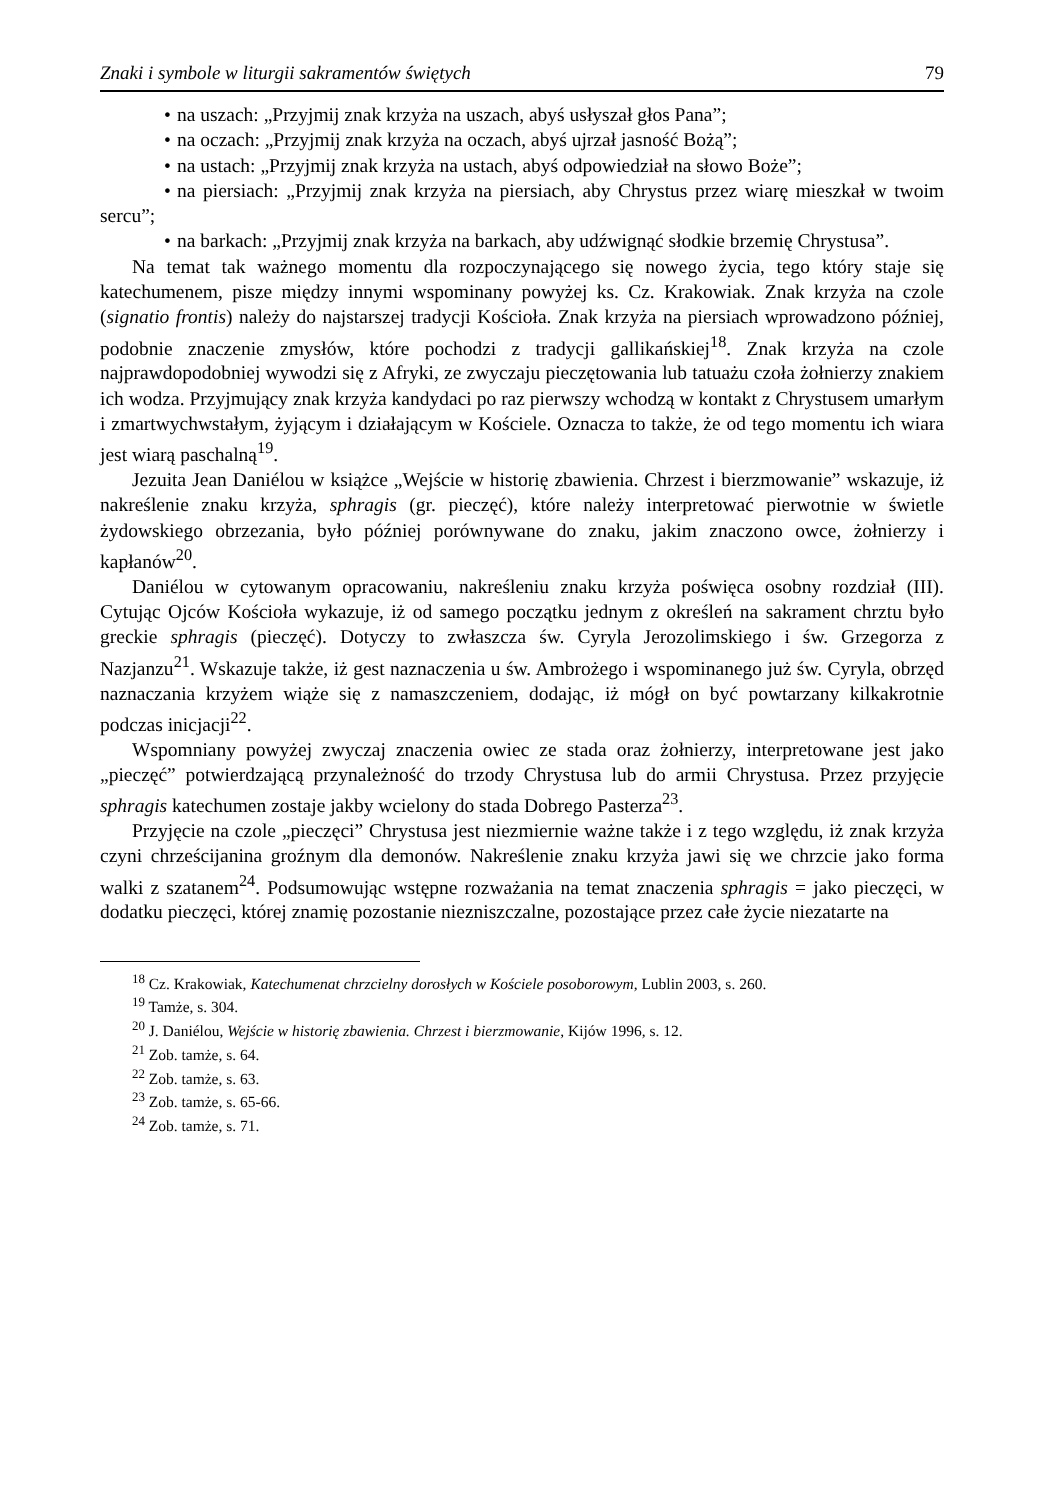Znaki i symbole w liturgii sakramentów świętych 79
• na uszach: „Przyjmij znak krzyża na uszach, abyś usłyszał głos Pana”;
• na oczach: „Przyjmij znak krzyża na oczach, abyś ujrzał jasność Bożą”;
• na ustach: „Przyjmij znak krzyża na ustach, abyś odpowiedział na słowo Boże”;
• na piersiach: „Przyjmij znak krzyża na piersiach, aby Chrystus przez wiarę mieszkał w twoim sercu”;
• na barkach: „Przyjmij znak krzyża na barkach, aby udźwignąć słodkie brzemię Chrystusa”.
Na temat tak ważnego momentu dla rozpoczynającego się nowego życia, tego który staje się katechumenem, pisze między innymi wspominany powyżej ks. Cz. Krakowiak. Znak krzyża na czole (signatio frontis) należy do najstarszej tradycji Kościoła. Znak krzyża na piersiach wprowadzono później, podobnie znaczenie zmysłów, które pochodzi z tradycji gallikańskiej<sup>18</sup>. Znak krzyża na czole najprawdopodobniej wywodzi się z Afryki, ze zwyczaju pieczętowania lub tatuażu czoła żołnierzy znakiem ich wodza. Przyjmujący znak krzyża kandydaci po raz pierwszy wchodzą w kontakt z Chrystusem umarłym i zmartwychwstałym, żyjącym i działającym w Kościele. Oznacza to także, że od tego momentu ich wiara jest wiarą paschalną<sup>19</sup>.
Jezuita Jean Daniélou w książce „Wejście w historię zbawienia. Chrzest i bierzmowanie” wskazuje, iż nakreślenie znaku krzyża, sphragis (gr. pieczęć), które należy interpretować pierwotnie w świetle żydowskiego obrzezania, było później porównywane do znaku, jakim znaczono owce, żołnierzy i kapłanów<sup>20</sup>.
Daniélou w cytowanym opracowaniu, nakreśleniu znaku krzyża poświęca osobny rozdział (III). Cytując Ojców Kościoła wykazuje, iż od samego początku jednym z określeń na sakrament chrztu było greckie sphragis (pieczęć). Dotyczy to zwłaszcza św. Cyryla Jerozolimskiego i św. Grzegorza z Nazjanzu<sup>21</sup>. Wskazuje także, iż gest naznaczenia u św. Ambrożego i wspominanego już św. Cyryla, obrzęd naznaczania krzyżem wiąże się z namaszczeniem, dodając, iż mógł on być powtarzany kilkakrotnie podczas inicjacji<sup>22</sup>.
Wspomniany powyżej zwyczaj znaczenia owiec ze stada oraz żołnierzy, interpretowane jest jako „pieczęć” potwierdzającą przynależność do trzody Chrystusa lub do armii Chrystusa. Przez przyjęcie sphragis katechumen zostaje jakby wcielony do stada Dobrego Pasterza<sup>23</sup>.
Przyjęcie na czole „pieczęci” Chrystusa jest niezmiernie ważne także i z tego względu, iż znak krzyża czyni chrześcijanina groźnym dla demonów. Nakreślenie znaku krzyża jawi się we chrzcie jako forma walki z szatanem<sup>24</sup>. Podsumowując wstępne rozważania na temat znaczenia sphragis = jako pieczęci, w dodatku pieczęci, której znamię pozostanie niezniszczalne, pozostające przez całe życie niezatarte na
<sup>18</sup> Cz. Krakowiak, Katechumenat chrzcielny dorosłych w Kościele posoborowym, Lublin 2003, s. 260.
<sup>19</sup> Tamże, s. 304.
<sup>20</sup> J. Daniélou, Wejście w historię zbawienia. Chrzest i bierzmowanie, Kijów 1996, s. 12.
<sup>21</sup> Zob. tamże, s. 64.
<sup>22</sup> Zob. tamże, s. 63.
<sup>23</sup> Zob. tamże, s. 65-66.
<sup>24</sup> Zob. tamże, s. 71.